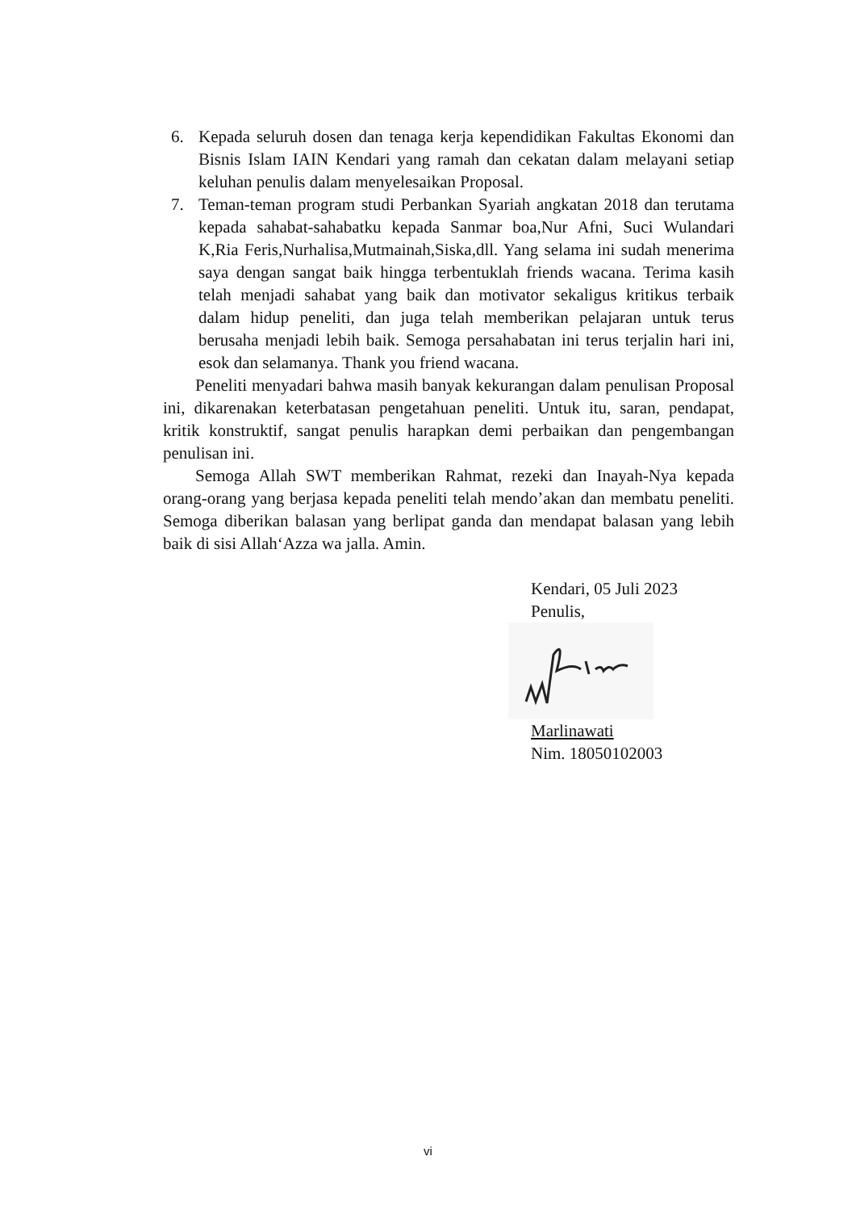6. Kepada seluruh dosen dan tenaga kerja kependidikan Fakultas Ekonomi dan Bisnis Islam IAIN Kendari yang ramah dan cekatan dalam melayani setiap keluhan penulis dalam menyelesaikan Proposal.
7. Teman-teman program studi Perbankan Syariah angkatan 2018 dan terutama kepada sahabat-sahabatku kepada Sanmar boa,Nur Afni, Suci Wulandari K,Ria Feris,Nurhalisa,Mutmainah,Siska,dll. Yang selama ini sudah menerima saya dengan sangat baik hingga terbentuklah friends wacana. Terima kasih telah menjadi sahabat yang baik dan motivator sekaligus kritikus terbaik dalam hidup peneliti, dan juga telah memberikan pelajaran untuk terus berusaha menjadi lebih baik. Semoga persahabatan ini terus terjalin hari ini, esok dan selamanya. Thank you friend wacana.
Peneliti menyadari bahwa masih banyak kekurangan dalam penulisan Proposal ini, dikarenakan keterbatasan pengetahuan peneliti. Untuk itu, saran, pendapat, kritik konstruktif, sangat penulis harapkan demi perbaikan dan pengembangan penulisan ini.
Semoga Allah SWT memberikan Rahmat, rezeki dan Inayah-Nya kepada orang-orang yang berjasa kepada peneliti telah mendo’akan dan membatu peneliti. Semoga diberikan balasan yang berlipat ganda dan mendapat balasan yang lebih baik di sisi Allah‘Azza wa jalla. Amin.
Kendari, 05 Juli 2023
Penulis,
Marlinawati
Nim. 18050102003
vi